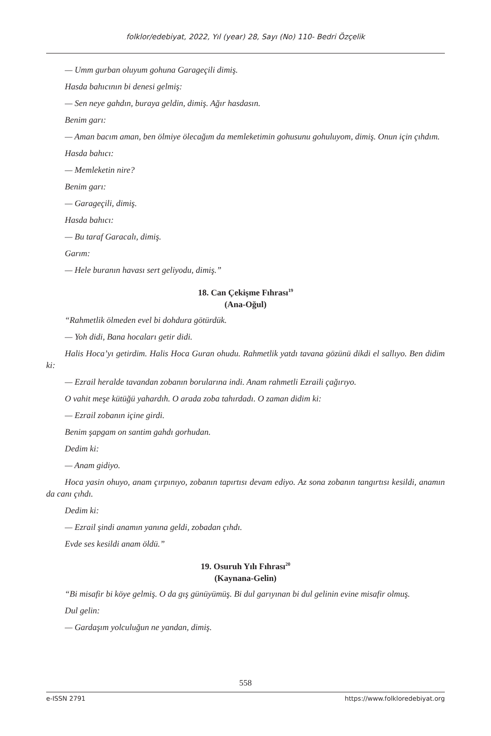folklor/edebiyat, 2022, Yıl (year) 28, Sayı (No) 110- Bedri Özçelik
— Umm gurban oluyum gohuna Garageçili dimiş.
Hasda bahıcının bi denesi gelmiş:
— Sen neye gahdın, buraya geldin, dimiş. Ağır hasdasın.
Benim garı:
— Aman bacım aman, ben ölmiye ölecağım da memleketimin gohusunu gohuluyom, dimiş. Onun için çıhdım.
Hasda bahıcı:
— Memleketin nire?
Benim garı:
— Garageçili, dimiş.
Hasda bahıcı:
— Bu taraf Garacalı, dimiş.
Garım:
— Hele buranın havası sert geliyodu, dimiş.”
18. Can Çekişme Fıhrası<sup>19</sup>
(Ana-Oğul)
“Rahmetlik ölmeden evel bi dohdura götürdük.
— Yoh didi, Bana hocaları getir didi.
Halis Hoca’yı getirdim. Halis Hoca Guran ohudu. Rahmetlik yatdı tavana gözünü dikdi el sallıyo. Ben didim ki:
— Ezrail heralde tavandan zobanın borularına indi. Anam rahmetli Ezraili çağırıyo.
O vahit meşe kütüğü yahardıh. O arada zoba tahırdadı. O zaman didim ki:
— Ezrail zobanın içine girdi.
Benim şapgam on santim gahdı gorhudan.
Dedim ki:
— Anam gidiyo.
Hoca yasin ohuyo, anam çırpınıyo, zobanın tapırtısı devam ediyo. Az sona zobanın tangırtısı kesildi, anamın da canı çıhdı.
Dedim ki:
— Ezrail şindi anamın yanına geldi, zobadan çıhdı.
Evde ses kesildi anam öldü.”
19. Osuruh Yılı Fıhrası<sup>20</sup>
(Kaynana-Gelin)
“Bi misafir bi köye gelmiş. O da gış günüyümüş. Bi dul garıyınan bi dul gelinin evine misafir olmuş.
Dul gelin:
— Gardaşım yolculuğun ne yandan, dimiş.
558
e-ISSN 2791 https://www.folkloredebiyat.org